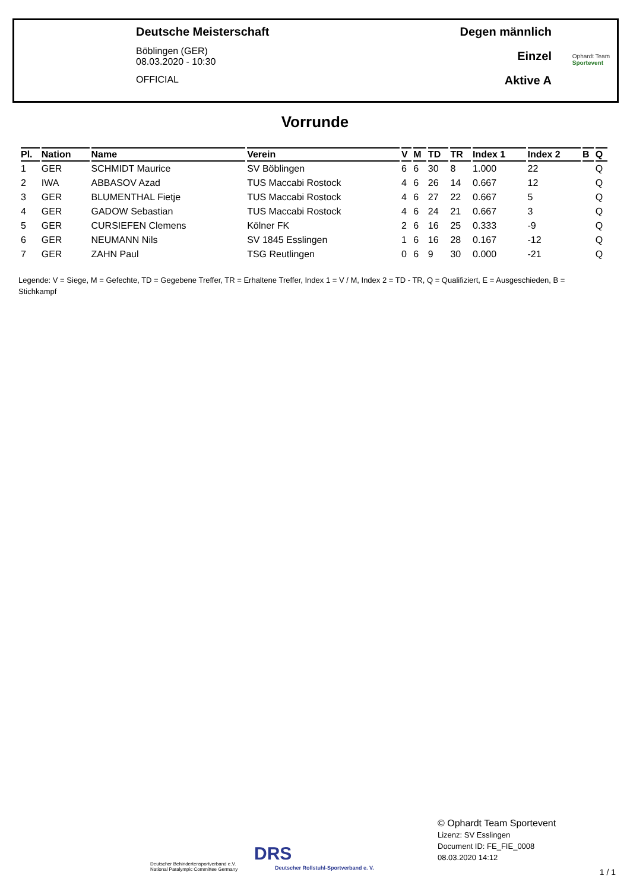Deutsche Meisterschaft
Böblingen (GER)
08.03.2020 - 10:30
OFFICIAL
Degen männlich
Einzel
Aktive A
Ophardt Team
Sportevent
Vorrunde
| Pl. | Nation | Name | Verein | V | M | TD | TR | Index 1 | Index 2 | B | Q |
| --- | --- | --- | --- | --- | --- | --- | --- | --- | --- | --- | --- |
| 1 | GER | SCHMIDT Maurice | SV Böblingen | 6 | 6 | 30 | 8 | 1.000 | 22 | | Q |
| 2 | IWA | ABBASOV Azad | TUS Maccabi Rostock | 4 | 6 | 26 | 14 | 0.667 | 12 | | Q |
| 3 | GER | BLUMENTHAL Fietje | TUS Maccabi Rostock | 4 | 6 | 27 | 22 | 0.667 | 5 | | Q |
| 4 | GER | GADOW Sebastian | TUS Maccabi Rostock | 4 | 6 | 24 | 21 | 0.667 | 3 | | Q |
| 5 | GER | CURSIEFEN Clemens | Kölner FK | 2 | 6 | 16 | 25 | 0.333 | -9 | | Q |
| 6 | GER | NEUMANN Nils | SV 1845 Esslingen | 1 | 6 | 16 | 28 | 0.167 | -12 | | Q |
| 7 | GER | ZAHN Paul | TSG Reutlingen | 0 | 6 | 9 | 30 | 0.000 | -21 | | Q |
Legende: V = Siege, M = Gefechte, TD = Gegebene Treffer, TR = Erhaltene Treffer, Index 1 = V / M, Index 2 = TD - TR, Q = Qualifiziert, E = Ausgeschieden, B = Stichkampf
Deutscher Behindertensportverband e.V.
National Paralympic Committee Germany
DRS
Deutscher Rollstuhl-Sportverband e. V.
© Ophardt Team Sportevent
Lizenz: SV Esslingen
Document ID: FE_FIE_0008
08.03.2020 14:12
1 / 1